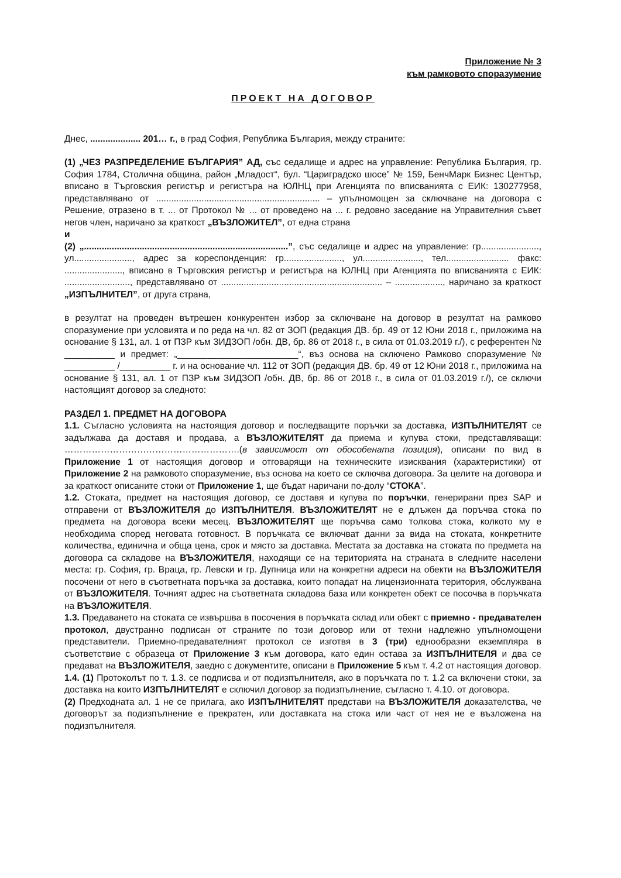Приложение № 3
към рамковото споразумение
ПРОЕКТ НА ДОГОВОР
Днес, .................... 201… г., в град София, Република България, между страните:
(1) „ЧЕЗ РАЗПРЕДЕЛЕНИЕ БЪЛГАРИЯ” АД, със седалище и адрес на управление: Република България, гр. София 1784, Столична община, район „Младост“, бул. “Цариградско шосе” № 159, БенчМарк Бизнес Център, вписано в Търговския регистър и регистъра на ЮЛНЦ при Агенцията по вписванията с ЕИК: 130277958, представлявано от ................................................................. – упълномощен за сключване на договора с Решение, отразено в т. ... от Протокол № ... от проведено на ... г. редовно заседание на Управителния съвет негов член, наричано за краткост „ВЪЗЛОЖИТЕЛ”, от една страна
и
(2) „.................................................................................”, със седалище и адрес на управление: гр......................., ул......................., адрес за кореспонденция: гр......................., ул......................., тел......................... факс: ......................., вписано в Търговския регистър и регистъра на ЮЛНЦ при Агенцията по вписванията с ЕИК: .........................., представлявано от ................................................................ – ..................., наричано за краткост „ИЗПЪЛНИТЕЛ”, от друга страна,
в резултат на проведен вътрешен конкурентен избор за сключване на договор в резултат на рамково споразумение при условията и по реда на чл. 82 от ЗОП (редакция ДВ. бр. 49 от 12 Юни 2018 г., приложима на основание § 131, ал. 1 от ПЗР към ЗИДЗОП /обн. ДВ, бр. 86 от 2018 г., в сила от 01.03.2019 г./), с референтен № __________ и предмет: „________________________“, въз основа на сключено Рамково споразумение № __________ /__________ г. и на основание чл. 112 от ЗОП (редакция ДВ. бр. 49 от 12 Юни 2018 г., приложима на основание § 131, ал. 1 от ПЗР към ЗИДЗОП /обн. ДВ, бр. 86 от 2018 г., в сила от 01.03.2019 г./), се сключи настоящият договор за следното:
РАЗДЕЛ 1. ПРЕДМЕТ НА ДОГОВОРА
1.1. Съгласно условията на настоящия договор и последващите поръчки за доставка, ИЗПЪЛНИТЕЛЯТ се задължава да доставя и продава, а ВЪЗЛОЖИТЕЛЯТ да приема и купува стоки, представляващи: ………………………………………………….(в зависимост от обособената позиция), описани по вид в Приложение 1 от настоящия договор и отговарящи на техническите изисквания (характеристики) от Приложение 2 на рамковото споразумение, въз основа на което се сключва договора. За целите на договора и за краткост описаните стоки от Приложение 1, ще бъдат наричани по-долу “СТОКА”.
1.2. Стоката, предмет на настоящия договор, се доставя и купува по поръчки, генерирани през SAP и отправени от ВЪЗЛОЖИТЕЛЯ до ИЗПЪЛНИТЕЛЯ. ВЪЗЛОЖИТЕЛЯТ не е длъжен да поръчва стока по предмета на договора всеки месец. ВЪЗЛОЖИТЕЛЯТ ще поръчва само толкова стока, колкото му е необходима според неговата готовност. В поръчката се включват данни за вида на стоката, конкретните количества, единична и обща цена, срок и място за доставка. Местата за доставка на стоката по предмета на договора са складове на ВЪЗЛОЖИТЕЛЯ, находящи се на територията на страната в следните населени места: гр. София, гр. Враца, гр. Левски и гр. Дупница или на конкретни адреси на обекти на ВЪЗЛОЖИТЕЛЯ посочени от него в съответната поръчка за доставка, които попадат на лицензионната територия, обслужвана от ВЪЗЛОЖИТЕЛЯ. Точният адрес на съответната складова база или конкретен обект се посочва в поръчката на ВЪЗЛОЖИТЕЛЯ.
1.3. Предаването на стоката се извършва в посочения в поръчката склад или обект с приемно - предавателен протокол, двустранно подписан от страните по този договор или от техни надлежно упълномощени представители. Приемно-предавателният протокол се изготвя в 3 (три) еднообразни екземпляра в съответствие с образеца от Приложение 3 към договора, като един остава за ИЗПЪЛНИТЕЛЯ и два се предават на ВЪЗЛОЖИТЕЛЯ, заедно с документите, описани в Приложение 5 към т. 4.2 от настоящия договор.
1.4. (1) Протоколът по т. 1.3. се подписва и от подизпълнителя, ако в поръчката по т. 1.2 са включени стоки, за доставка на които ИЗПЪЛНИТЕЛЯТ е сключил договор за подизпълнение, съгласно т. 4.10. от договора.
(2) Предходната ал. 1 не се прилага, ако ИЗПЪЛНИТЕЛЯТ представи на ВЪЗЛОЖИТЕЛЯ доказателства, че договорът за подизпълнение е прекратен, или доставката на стока или част от нея не е възложена на подизпълнителя.